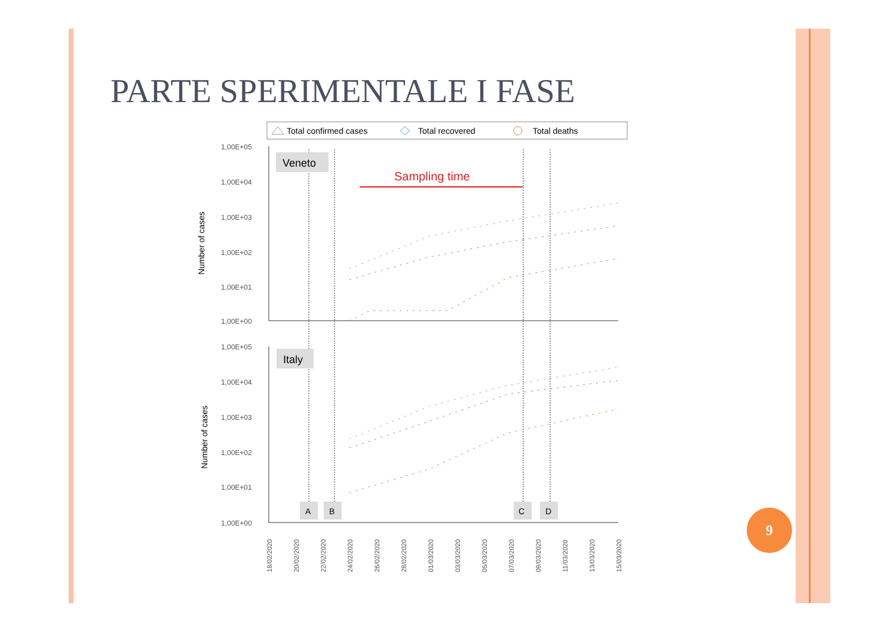PARTE SPERIMENTALE I FASE
Total confirmed cases
Total recovered
Total deaths
1,00E+05
1,00E+04
1,00E+03
1,00E+02
1,00E+01
1,00E+00
1,00E+05
1,00E+04
1,00E+03
1,00E+02
1,00E+01
1,00E+00
Number of cases
Number of cases
Veneto
Italy
Sampling time
A
B
C
D
18/02/2020
20/02/2020
22/02/2020
24/02/2020
26/02/2020
28/02/2020
01/03/2020
03/03/2020
05/03/2020
07/03/2020
09/03/2020
11/03/2020
13/03/2020
15/03/2020
9